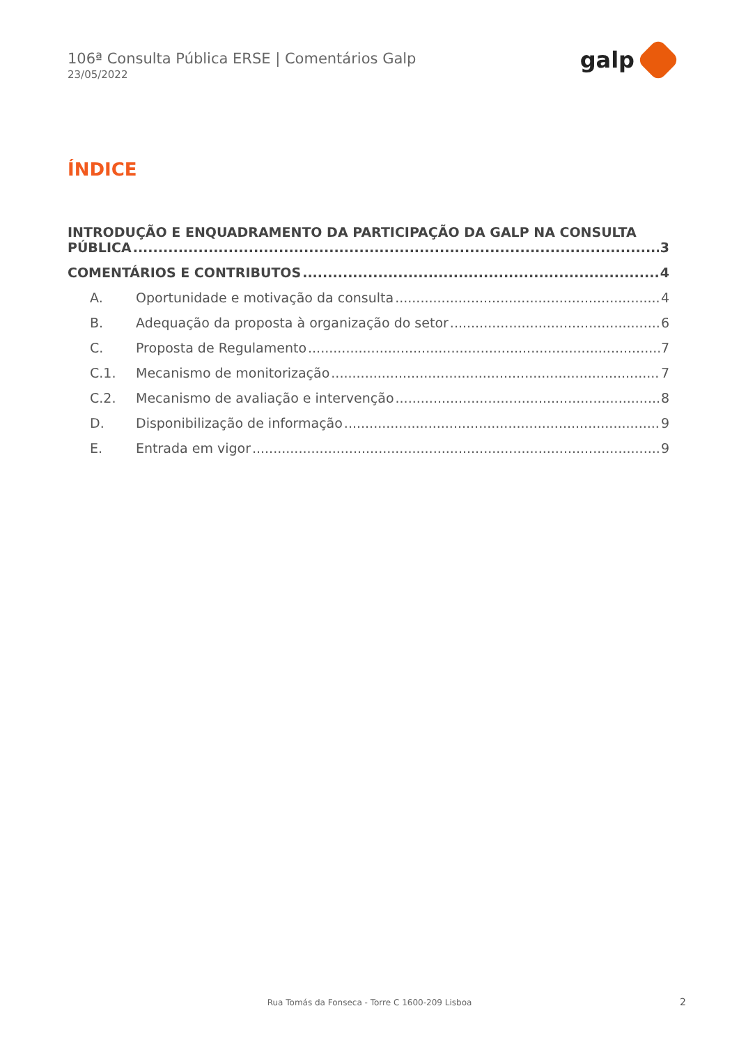106ª Consulta Pública ERSE | Comentários Galp
23/05/2022
galp
ÍNDICE
INTRODUÇÃO E ENQUADRAMENTO DA PARTICIPAÇÃO DA GALP NA CONSULTA
PÚBLICA 3
COMENTÁRIOS E CONTRIBUTOS 4
A. Oportunidade e motivação da consulta 4
B. Adequação da proposta à organização do setor 6
C. Proposta de Regulamento 7
C.1. Mecanismo de monitorização 7
C.2. Mecanismo de avaliação e intervenção 8
D. Disponibilização de informação 9
E. Entrada em vigor 9
Rua Tomás da Fonseca - Torre C 1600-209 Lisboa 2